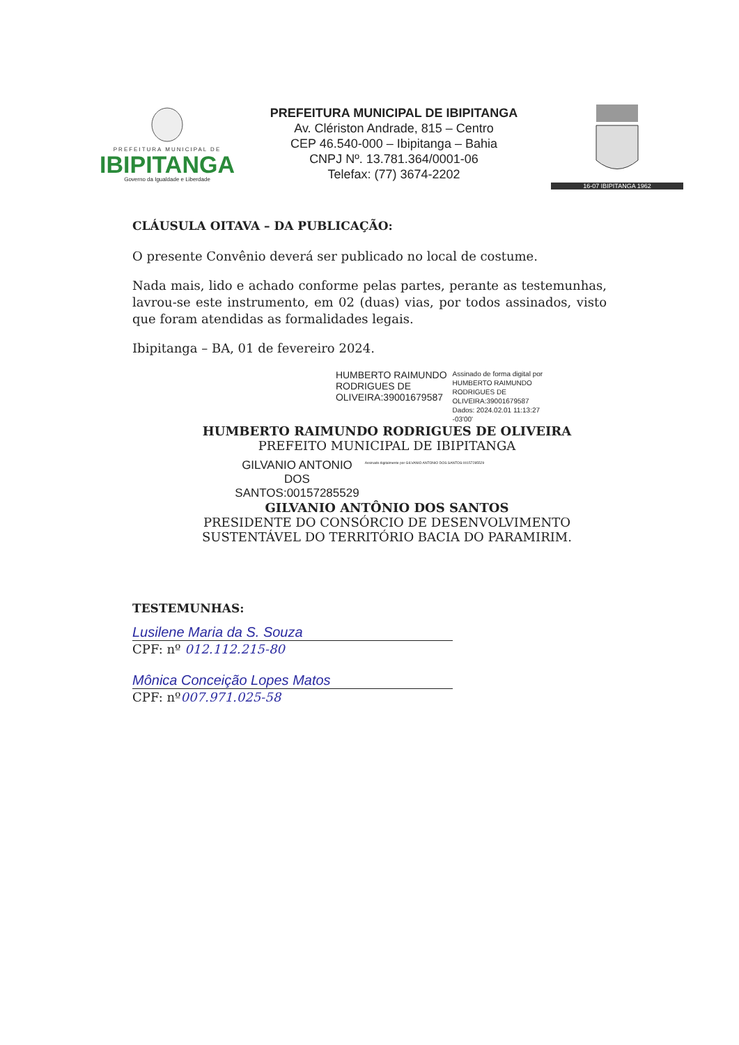PREFEITURA MUNICIPAL DE
IBIPITANGA
Governo da Igualdade e Liberdade
PREFEITURA MUNICIPAL DE IBIPITANGA
Av. Clériston Andrade, 815 – Centro
CEP 46.540-000 – Ibipitanga – Bahia
CNPJ Nº. 13.781.364/0001-06
Telefax: (77) 3674-2202
16-07 IBIPITANGA 1962
CLÁUSULA OITAVA – DA PUBLICAÇÃO:
O presente Convênio deverá ser publicado no local de costume.
Nada mais, lido e achado conforme pelas partes, perante as testemunhas, lavrou-se este instrumento, em 02 (duas) vias, por todos assinados, visto que foram atendidas as formalidades legais.
Ibipitanga – BA, 01 de fevereiro 2024.
HUMBERTO RAIMUNDO
RODRIGUES DE
OLIVEIRA:39001679587
Assinado de forma digital por
HUMBERTO RAIMUNDO
RODRIGUES DE
OLIVEIRA:39001679587
Dados: 2024.02.01 11:13:27
-03'00'
HUMBERTO RAIMUNDO RODRIGUES DE OLIVEIRA
PREFEITO MUNICIPAL DE IBIPITANGA
GILVANIO ANTONIO
DOS
SANTOS:00157285529
Assinado digitalmente por GILVANIO ANTONIO DOS SANTOS:00157285529
GILVANIO ANTÔNIO DOS SANTOS
PRESIDENTE DO CONSÓRCIO DE DESENVOLVIMENTO
SUSTENTÁVEL DO TERRITÓRIO BACIA DO PARAMIRIM.
TESTEMUNHAS:
Lusilene Maria da S. Souza
CPF: nº 012.112.215-80
Mônica Conceição Lopes Matos
CPF: nº007.971.025-58